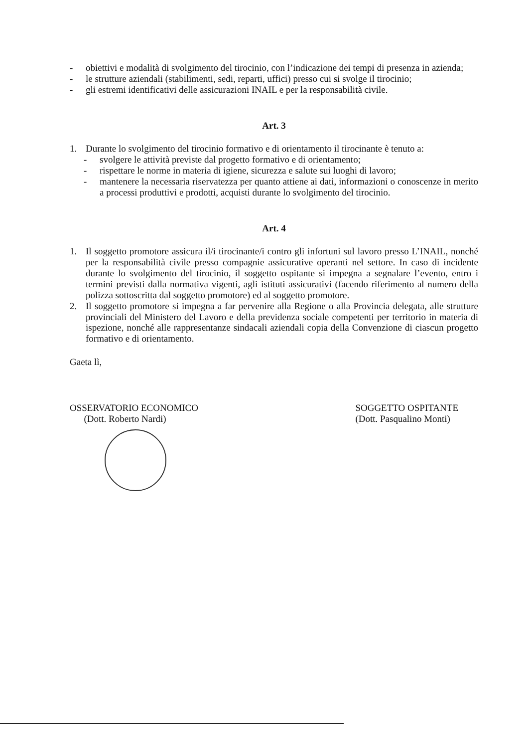- obiettivi e modalità di svolgimento del tirocinio, con l’indicazione dei tempi di presenza in azienda;
- le strutture aziendali (stabilimenti, sedi, reparti, uffici) presso cui si svolge il tirocinio;
- gli estremi identificativi delle assicurazioni INAIL e per la responsabilità civile.
Art. 3
1. Durante lo svolgimento del tirocinio formativo e di orientamento il tirocinante è tenuto a:
- svolgere le attività previste dal progetto formativo e di orientamento;
- rispettare le norme in materia di igiene, sicurezza e salute sui luoghi di lavoro;
- mantenere la necessaria riservatezza per quanto attiene ai dati, informazioni o conoscenze in merito a processi produttivi e prodotti, acquisti durante lo svolgimento del tirocinio.
Art. 4
1. Il soggetto promotore assicura il/i tirocinante/i contro gli infortuni sul lavoro presso L’INAIL, nonché per la responsabilità civile presso compagnie assicurative operanti nel settore. In caso di incidente durante lo svolgimento del tirocinio, il soggetto ospitante si impegna a segnalare l’evento, entro i termini previsti dalla normativa vigenti, agli istituti assicurativi (facendo riferimento al numero della polizza sottoscritta dal soggetto promotore) ed al soggetto promotore.
2. Il soggetto promotore si impegna a far pervenire alla Regione o alla Provincia delegata, alle strutture provinciali del Ministero del Lavoro e della previdenza sociale competenti per territorio in materia di ispezione, nonché alle rappresentanze sindacali aziendali copia della Convenzione di ciascun progetto formativo e di orientamento.
Gaeta lì,
OSSERVATORIO ECONOMICO
(Dott. Roberto Nardi)
SOGGETTO OSPITANTE
(Dott. Pasqualino Monti)